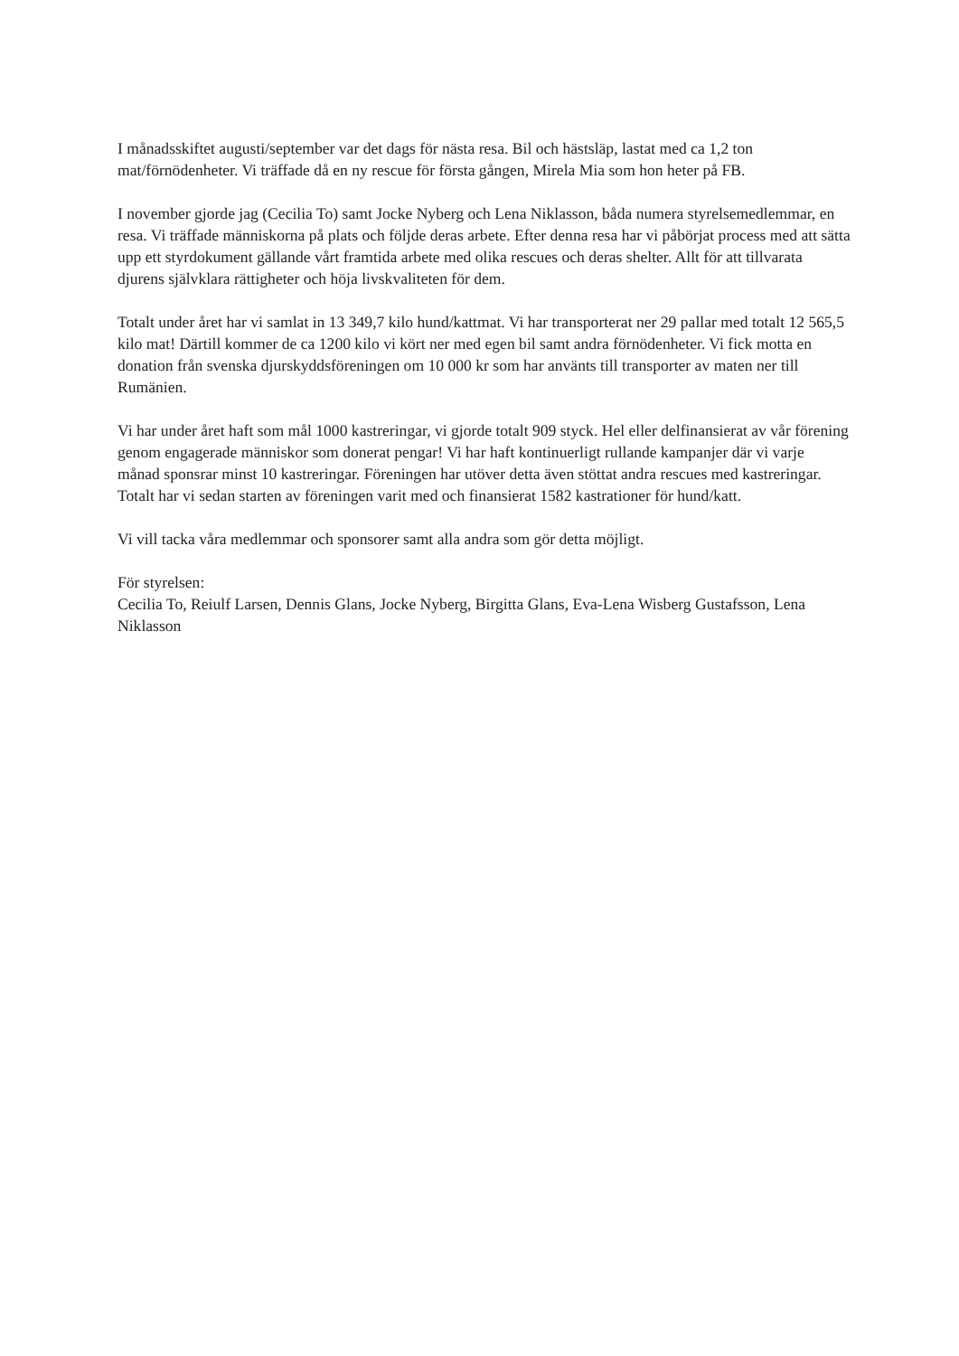I månadsskiftet augusti/september var det dags för nästa resa. Bil och hästsläp, lastat med ca 1,2 ton mat/förnödenheter. Vi träffade då en ny rescue för första gången, Mirela Mia som hon heter på FB.
I november gjorde jag (Cecilia To) samt Jocke Nyberg och Lena Niklasson, båda numera styrelsemedlemmar, en resa. Vi träffade människorna på plats och följde deras arbete. Efter denna resa har vi påbörjat process med att sätta upp ett styrdokument gällande vårt framtida arbete med olika rescues och deras shelter. Allt för att tillvarata djurens självklara rättigheter och höja livskvaliteten för dem.
Totalt under året har vi samlat in 13 349,7 kilo hund/kattmat. Vi har transporterat ner 29 pallar med totalt 12 565,5 kilo mat! Därtill kommer de ca 1200 kilo vi kört ner med egen bil samt andra förnödenheter. Vi fick motta en donation från svenska djurskyddsföreningen om 10 000 kr som har använts till transporter av maten ner till Rumänien.
Vi har under året haft som mål 1000 kastreringar, vi gjorde totalt 909 styck. Hel eller delfinansierat av vår förening genom engagerade människor som donerat pengar! Vi har haft kontinuerligt rullande kampanjer där vi varje månad sponsrar minst 10 kastreringar. Föreningen har utöver detta även stöttat andra rescues med kastreringar. Totalt har vi sedan starten av föreningen varit med och finansierat 1582 kastrationer för hund/katt.
Vi vill tacka våra medlemmar och sponsorer samt alla andra som gör detta möjligt.
För styrelsen:
Cecilia To, Reiulf Larsen, Dennis Glans, Jocke Nyberg, Birgitta Glans, Eva-Lena Wisberg Gustafsson, Lena Niklasson